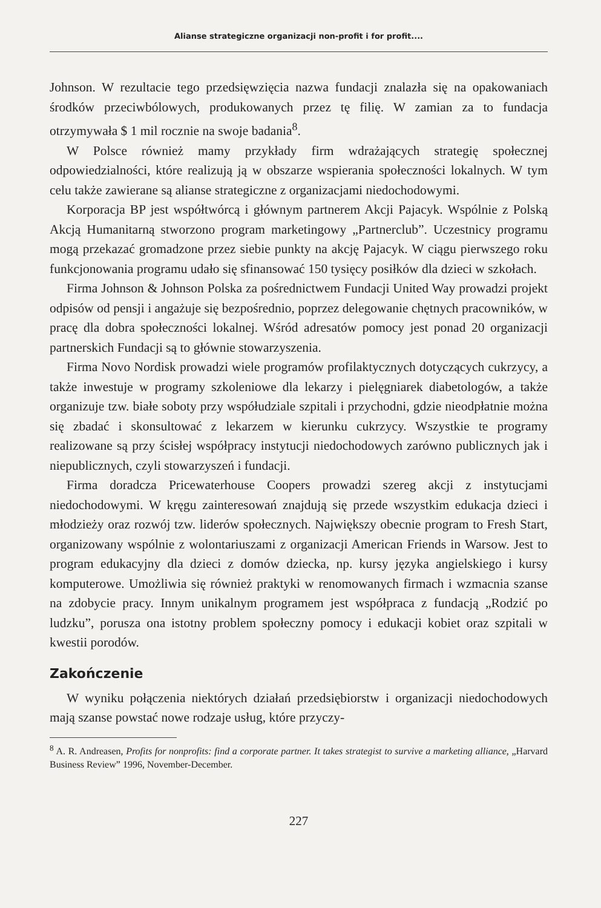Alianse strategiczne organizacji non-profit i for profit....
Johnson. W rezultacie tego przedsięwzięcia nazwa fundacji znalazła się na opakowaniach środków przeciwbólowych, produkowanych przez tę filię. W zamian za to fundacja otrzymywała $ 1 mil rocznie na swoje badania<sup>8</sup>.
W Polsce również mamy przykłady firm wdrażających strategię społecznej odpowiedzialności, które realizują ją w obszarze wspierania społeczności lokalnych. W tym celu także zawierane są alianse strategiczne z organizacjami niedochodowymi.
Korporacja BP jest współtwórcą i głównym partnerem Akcji Pajacyk. Wspólnie z Polską Akcją Humanitarną stworzono program marketingowy „Partnerclub”. Uczestnicy programu mogą przekazać gromadzone przez siebie punkty na akcję Pajacyk. W ciągu pierwszego roku funkcjonowania programu udało się sfinansować 150 tysięcy posiłków dla dzieci w szkołach.
Firma Johnson & Johnson Polska za pośrednictwem Fundacji United Way prowadzi projekt odpisów od pensji i angażuje się bezpośrednio, poprzez delegowanie chętnych pracowników, w pracę dla dobra społeczności lokalnej. Wśród adresatów pomocy jest ponad 20 organizacji partnerskich Fundacji są to głównie stowarzyszenia.
Firma Novo Nordisk prowadzi wiele programów profilaktycznych dotyczących cukrzycy, a także inwestuje w programy szkoleniowe dla lekarzy i pielęgniarek diabetologów, a także organizuje tzw. białe soboty przy współudziale szpitali i przychodni, gdzie nieodpłatnie można się zbadać i skonsultować z lekarzem w kierunku cukrzycy. Wszystkie te programy realizowane są przy ścisłej współpracy instytucji niedochodowych zarówno publicznych jak i niepublicznych, czyli stowarzyszeń i fundacji.
Firma doradcza Pricewaterhouse Coopers prowadzi szereg akcji z instytucjami niedochodowymi. W kręgu zainteresowań znajdują się przede wszystkim edukacja dzieci i młodzieży oraz rozwój tzw. liderów społecznych. Największy obecnie program to Fresh Start, organizowany wspólnie z wolontariuszami z organizacji American Friends in Warsow. Jest to program edukacyjny dla dzieci z domów dziecka, np. kursy języka angielskiego i kursy komputerowe. Umożliwia się również praktyki w renomowanych firmach i wzmacnia szanse na zdobycie pracy. Innym unikalnym programem jest współpraca z fundacją „Rodzić po ludzku”, porusza ona istotny problem społeczny pomocy i edukacji kobiet oraz szpitali w kwestii porodów.
Zakończenie
W wyniku połączenia niektórych działań przedsiębiorstw i organizacji niedochodowych mają szanse powstać nowe rodzaje usług, które przyczy-
<sup>8</sup> A. R. Andreasen, Profits for nonprofits: find a corporate partner. It takes strategist to survive a marketing alliance, „Harvard Business Review” 1996, November-December.
227